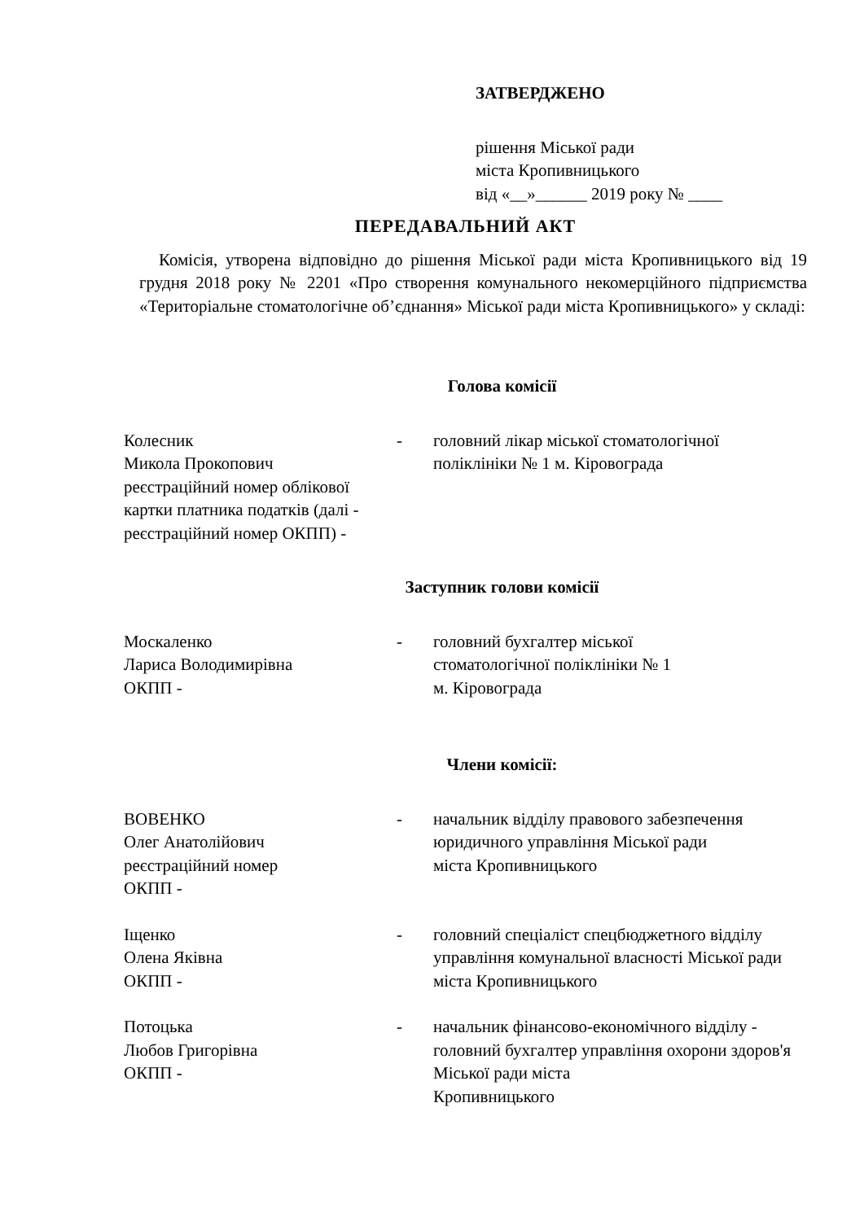ЗАТВЕРДЖЕНО
рішення Міської ради
міста Кропивницького
від «__»______ 2019 року № ____
ПЕРЕДАВАЛЬНИЙ АКТ
Комісія, утворена відповідно до рішення Міської ради міста Кропивницького від 19 грудня 2018 року № 2201 «Про створення комунального некомерційного підприємства «Територіальне стоматологічне об’єднання» Міської ради міста Кропивницького» у складі:
Голова комісії
Колесник
Микола Прокопович
реєстраційний номер облікової картки платника податків (далі - реєстраційний номер ОКПП) -
- головний лікар міської стоматологічної поліклініки № 1 м. Кіровограда
Заступник голови комісії
Москаленко
Лариса Володимирівна
ОКПП -
- головний бухгалтер міської
стоматологічної поліклініки № 1
м. Кіровограда
Члени комісії:
ВОВЕНКО
Олег Анатолійович
реєстраційний номер
ОКПП -
- начальник відділу правового забезпечення юридичного управління Міської ради
міста Кропивницького
Іщенко
Олена Яківна
ОКПП -
- головний спеціаліст спецбюджетного відділу управління комунальної власності Міської ради міста Кропивницького
Потоцька
Любов Григорівна
ОКПП -
- начальник фінансово-економічного відділу - головний бухгалтер управління охорони здоров'я Міської ради міста
Кропивницького